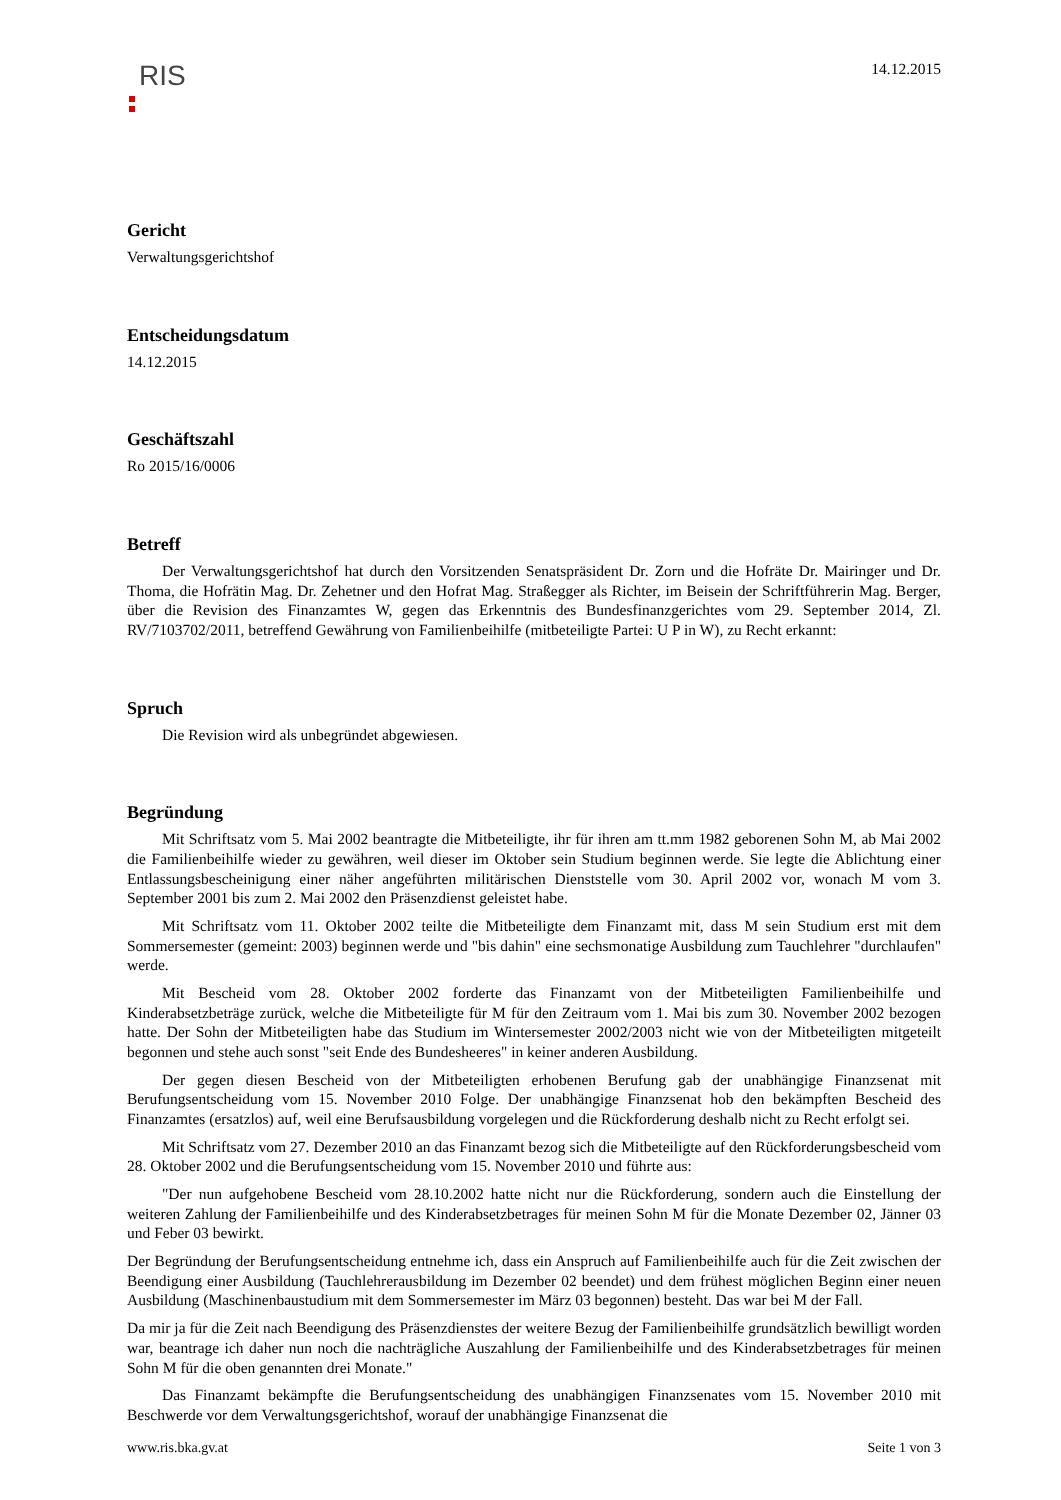RIS
14.12.2015
Gericht
Verwaltungsgerichtshof
Entscheidungsdatum
14.12.2015
Geschäftszahl
Ro 2015/16/0006
Betreff
Der Verwaltungsgerichtshof hat durch den Vorsitzenden Senatspräsident Dr. Zorn und die Hofräte Dr. Mairinger und Dr. Thoma, die Hofrätin Mag. Dr. Zehetner und den Hofrat Mag. Straßegger als Richter, im Beisein der Schriftführerin Mag. Berger, über die Revision des Finanzamtes W, gegen das Erkenntnis des Bundesfinanzgerichtes vom 29. September 2014, Zl. RV/7103702/2011, betreffend Gewährung von Familienbeihilfe (mitbeteiligte Partei: U P in W), zu Recht erkannt:
Spruch
Die Revision wird als unbegründet abgewiesen.
Begründung
Mit Schriftsatz vom 5. Mai 2002 beantragte die Mitbeteiligte, ihr für ihren am tt.mm 1982 geborenen Sohn M, ab Mai 2002 die Familienbeihilfe wieder zu gewähren, weil dieser im Oktober sein Studium beginnen werde. Sie legte die Ablichtung einer Entlassungsbescheinigung einer näher angeführten militärischen Dienststelle vom 30. April 2002 vor, wonach M vom 3. September 2001 bis zum 2. Mai 2002 den Präsenzdienst geleistet habe.
Mit Schriftsatz vom 11. Oktober 2002 teilte die Mitbeteiligte dem Finanzamt mit, dass M sein Studium erst mit dem Sommersemester (gemeint: 2003) beginnen werde und "bis dahin" eine sechsmonatige Ausbildung zum Tauchlehrer "durchlaufen" werde.
Mit Bescheid vom 28. Oktober 2002 forderte das Finanzamt von der Mitbeteiligten Familienbeihilfe und Kinderabsetzbeträge zurück, welche die Mitbeteiligte für M für den Zeitraum vom 1. Mai bis zum 30. November 2002 bezogen hatte. Der Sohn der Mitbeteiligten habe das Studium im Wintersemester 2002/2003 nicht wie von der Mitbeteiligten mitgeteilt begonnen und stehe auch sonst "seit Ende des Bundesheeres" in keiner anderen Ausbildung.
Der gegen diesen Bescheid von der Mitbeteiligten erhobenen Berufung gab der unabhängige Finanzsenat mit Berufungsentscheidung vom 15. November 2010 Folge. Der unabhängige Finanzsenat hob den bekämpften Bescheid des Finanzamtes (ersatzlos) auf, weil eine Berufsausbildung vorgelegen und die Rückforderung deshalb nicht zu Recht erfolgt sei.
Mit Schriftsatz vom 27. Dezember 2010 an das Finanzamt bezog sich die Mitbeteiligte auf den Rückforderungsbescheid vom 28. Oktober 2002 und die Berufungsentscheidung vom 15. November 2010 und führte aus:
"Der nun aufgehobene Bescheid vom 28.10.2002 hatte nicht nur die Rückforderung, sondern auch die Einstellung der weiteren Zahlung der Familienbeihilfe und des Kinderabsetzbetrages für meinen Sohn M für die Monate Dezember 02, Jänner 03 und Feber 03 bewirkt.
Der Begründung der Berufungsentscheidung entnehme ich, dass ein Anspruch auf Familienbeihilfe auch für die Zeit zwischen der Beendigung einer Ausbildung (Tauchlehrerausbildung im Dezember 02 beendet) und dem frühest möglichen Beginn einer neuen Ausbildung (Maschinenbaustudium mit dem Sommersemester im März 03 begonnen) besteht. Das war bei M der Fall.
Da mir ja für die Zeit nach Beendigung des Präsenzdienstes der weitere Bezug der Familienbeihilfe grundsätzlich bewilligt worden war, beantrage ich daher nun noch die nachträgliche Auszahlung der Familienbeihilfe und des Kinderabsetzbetrages für meinen Sohn M für die oben genannten drei Monate."
Das Finanzamt bekämpfte die Berufungsentscheidung des unabhängigen Finanzsenates vom 15. November 2010 mit Beschwerde vor dem Verwaltungsgerichtshof, worauf der unabhängige Finanzsenat die
www.ris.bka.gv.at Seite 1 von 3